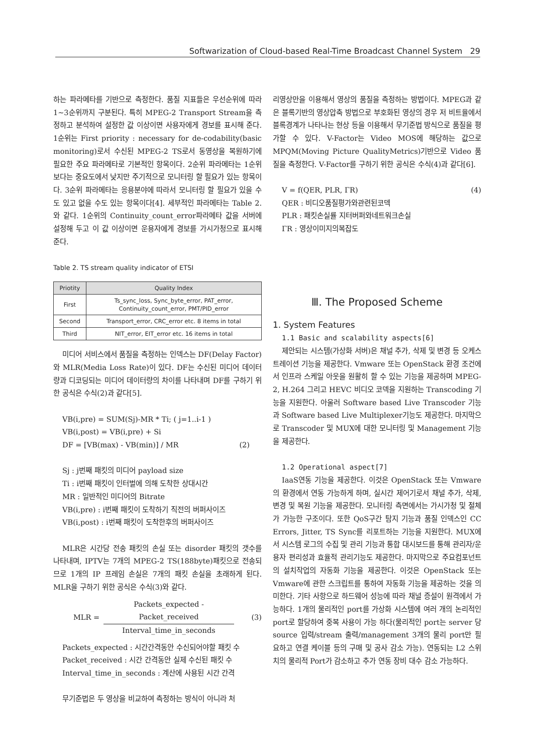Softwarization of Cloud-based Real-Time Broadcast Channel System 29
하는 파라메타를 기반으로 측정한다. 품질 지표들은 우선순위에 따라 1~3순위까지 구분된다. 특히 MPEG-2 Transport Stream을 측정하고 분석하여 설정한 값 이상이면 사용자에게 경보를 표시해 준다. 1순위는 First priority : necessary for de-codability(basic monitoring)로서 수신된 MPEG-2 TS로서 동영상을 복원하기에 필요한 주요 파라메타로 기본적인 항목이다. 2순위 파라메타는 1순위보다는 중요도에서 낮지만 주기적으로 모니터링 할 필요가 있는 항목이다. 3순위 파라메타는 응용분야에 따라서 모니터링 할 필요가 있을 수도 있고 없을 수도 있는 항목이다[4]. 세부적인 파라메타는 Table 2.와 같다. 1순위의 Continuity_count_error파라메타 값을 서버에 설정해 두고 이 값 이상이면 운용자에게 경보를 가시가청으로 표시해 준다.
Table 2. TS stream quality indicator of ETSI
| Priotity | Quality Index |
| --- | --- |
| First | Ts_sync_loss, Sync_byte_error, PAT_error, Continuity_count_error, PMT/PID_error |
| Second | Transport_error, CRC_error etc. 8 items in total |
| Third | NIT_error, EIT_error etc. 16 items in total |
미디어 서비스에서 품질을 측정하는 인덱스는 DF(Delay Factor)와 MLR(Media Loss Rate)이 있다. DF는 수신된 미디어 데이터량과 디코딩되는 미디어 데이터량의 차이를 나타내며 DF를 구하기 위한 공식은 수식(2)과 같다[5].
VB(i,pre) = SUM(Sj)-MR * Ti; ( j=1..i-1 )
VB(i,post) = VB(i,pre) + Si
DF = [VB(max) - VB(min)] / MR (2)
Sj : j번째 패킷의 미디어 payload size
Ti : i번째 패킷이 인터벌에 의해 도착한 상대시간
MR : 일반적인 미디어의 Bitrate
VB(i,pre) : i번째 패킷이 도착하기 직전의 버퍼사이즈
VB(i,post) : i번째 패킷이 도착한후의 버퍼사이즈
MLR은 시간당 전송 패킷의 손실 또는 disorder 패킷의 갯수를 나타내며, IPTV는 7개의 MPEG-2 TS(188byte)패킷으로 전송되므로 1개의 IP 프레임 손실은 7개의 패킷 손실을 초래하게 된다. MLR을 구하기 위한 공식은 수식(3)와 같다.
MLR = Packets_expected - Packet_received
Interval_time_in_seconds (3)
Packets_expected : 시간간격동안 수신되어야할 패킷 수
Packet_received : 시간 간격동안 실제 수신된 패킷 수
Interval_time_in_seconds : 계산에 사용된 시간 간격
무기준법은 두 영상을 비교하여 측정하는 방식이 아니라 처
리영상만을 이용해서 영상의 품질을 측정하는 방법이다. MPEG과 같은 블록기반의 영상압축 방법으로 부호화된 영상의 경우 저 비트율에서 블록경계가 나타나는 현상 등을 이용해서 무기준법 방식으로 품질을 평가할 수 있다. V-Factor는 Video MOS에 해당하는 값으로 MPQM(Moving Picture QualityMetrics)기반으로 Video 품질을 측정한다. V-Factor를 구하기 위한 공식은 수식(4)과 같다[6].
V = f(QER, PLR, ΓR) (4)
QER : 비디오품질평가와관련된코덱
PLR : 패킷손실률 지터버퍼와네트워크손실
ΓR : 영상이미지의복잡도
Ⅲ. The Proposed Scheme
1. System Features
1.1 Basic and scalability aspects[6]
제안되는 시스템(가상화 서버)은 채널 추가, 삭제 및 변경 등 오케스트레이션 기능을 제공한다. Vmware 또는 OpenStack 환경 조건에서 인프라 스케일 아웃을 원활히 할 수 있는 기능을 제공하며 MPEG-2, H.264 그리고 HEVC 비디오 코덱을 지원하는 Transcoding 기능을 지원한다. 아울러 Software based Live Transcoder 기능과 Software based Live Multiplexer기능도 제공한다. 마지막으로 Transcoder 및 MUX에 대한 모니터링 및 Management 기능을 제공한다.
1.2 Operational aspect[7]
IaaS연동 기능을 제공한다. 이것은 OpenStack 또는 Vmware의 환경에서 연동 가능하게 하며, 실시간 제어기로서 채널 추가, 삭제, 변경 및 복원 기능을 제공한다. 모니터링 측면에서는 가시가청 및 절체가 가능한 구조이다. 또한 QoS구간 탐지 기능과 품질 인덱스인 CC Errors, Jitter, TS Sync를 리포트하는 기능을 지원한다. MUX에서 시스템 로그의 수집 및 관리 기능과 통합 대시보드를 통해 관리자/운용자 편리성과 효율적 관리기능도 제공한다. 마지막으로 주요컴포넌트의 설치작업의 자동화 기능을 제공한다. 이것은 OpenStack 또는 Vmware에 관한 스크립트를 통하여 자동화 기능을 제공하는 것을 의미한다. 기타 사항으로 하드웨어 성능에 따라 채널 증설이 원격에서 가능하다. 1개의 물리적인 port를 가상화 시스템에 여러 개의 논리적인 port로 할당하여 중복 사용이 가능 하다(물리적인 port는 server 당 source 입력/stream 출력/management 3개의 물리 port만 필요하고 연결 케이블 등의 구매 및 공사 감소 가능). 연동되는 L2 스위치의 물리적 Port가 감소하고 추가 연동 장비 대수 감소 가능하다.